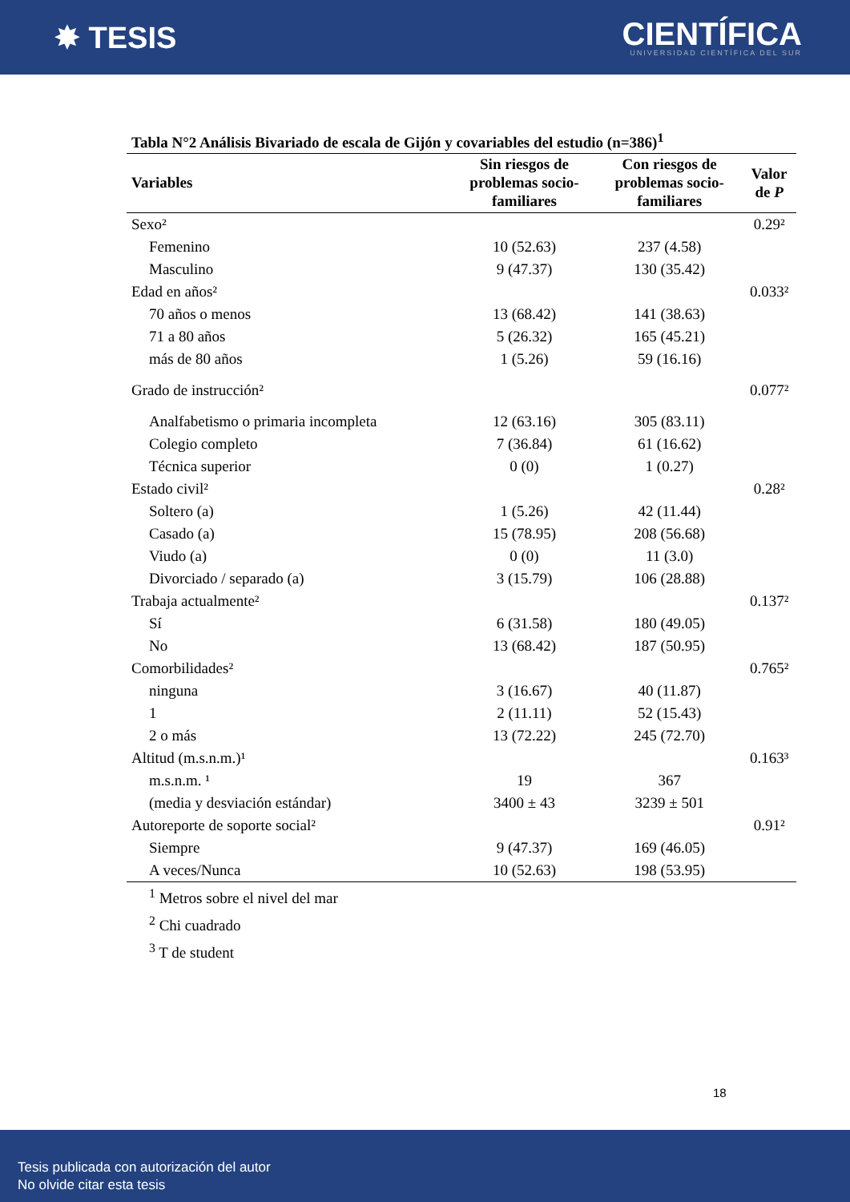✸ TESIS
CIENTÍFICA
UNIVERSIDAD CIENTÍFICA DEL SUR
Tabla N°2 Análisis Bivariado de escala de Gijón y covariables del estudio (n=386)<sup>1</sup>
| Variables | Sin riesgos de problemas socio- familiares | Con riesgos de problemas socio- familiares | Valor de P |
| --- | --- | --- | --- |
| Sexo² | | | 0.29² |
| Femenino | 10 (52.63) | 237 (4.58) | |
| Masculino | 9 (47.37) | 130 (35.42) | |
| Edad en años² | | | 0.033² |
| 70 años o menos | 13 (68.42) | 141 (38.63) | |
| 71 a 80 años | 5 (26.32) | 165 (45.21) | |
| más de 80 años | 1 (5.26) | 59 (16.16) | |
| Grado de instrucción² | | | 0.077² |
| Analfabetismo o primaria incompleta | 12 (63.16) | 305 (83.11) | |
| Colegio completo | 7 (36.84) | 61 (16.62) | |
| Técnica superior | 0 (0) | 1 (0.27) | |
| Estado civil² | | | 0.28² |
| Soltero (a) | 1 (5.26) | 42 (11.44) | |
| Casado (a) | 15 (78.95) | 208 (56.68) | |
| Viudo (a) | 0 (0) | 11 (3.0) | |
| Divorciado / separado (a) | 3 (15.79) | 106 (28.88) | |
| Trabaja actualmente² | | | 0.137² |
| Sí | 6 (31.58) | 180 (49.05) | |
| No | 13 (68.42) | 187 (50.95) | |
| Comorbilidades² | | | 0.765² |
| ninguna | 3 (16.67) | 40 (11.87) | |
| 1 | 2 (11.11) | 52 (15.43) | |
| 2 o más | 13 (72.22) | 245 (72.70) | |
| Altitud (m.s.n.m.)¹ | | | 0.163³ |
| m.s.n.m. ¹ | 19 | 367 | |
| (media y desviación estándar) | 3400 ± 43 | 3239 ± 501 | |
| Autoreporte de soporte social² | | | 0.91² |
| Siempre | 9 (47.37) | 169 (46.05) | |
| A veces/Nunca | 10 (52.63) | 198 (53.95) | |
<sup>1</sup> Metros sobre el nivel del mar
<sup>2</sup> Chi cuadrado
<sup>3</sup> T de student
18
Tesis publicada con autorización del autor
No olvide citar esta tesis